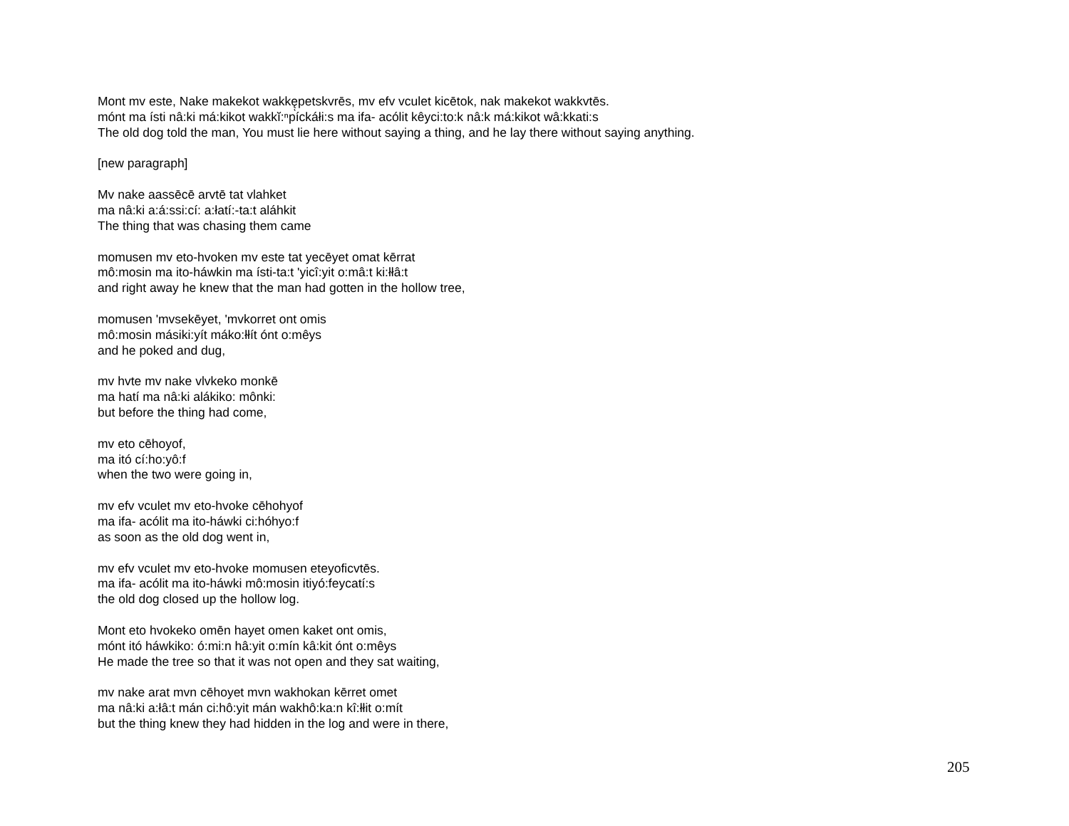Mont mv este, Nake makekot wakkęͅpetskvrēs, mv efv vculet kicētok, nak makekot wakkvtēs.
mónt ma ísti nâ:ki má:kikot wakkĭ:ⁿpíckáłi:s ma ifa- acólit kêyci:to:k nâ:k má:kikot wâ:kkati:s
The old dog told the man, You must lie here without saying a thing, and he lay there without saying anything.
[new paragraph]
Mv nake aassēcē arvtē tat vlahket
ma nâ:ki a:á:ssi:cí: a:łatí:-ta:t aláhkit
The thing that was chasing them came
momusen mv eto-hvoken mv este tat yecēyet omat kērrat
mô:mosin ma ito-háwkin ma ísti-ta:t 'yicî:yit o:mâ:t ki:łłâ:t
and right away he knew that the man had gotten in the hollow tree,
momusen 'mvsekēyet, 'mvkorret ont omis
mô:mosin másiki:yít máko:łłít ónt o:mêys
and he poked and dug,
mv hvte mv nake vlvkeko monkē
ma hatí ma nâ:ki alákiko: mônki:
but before the thing had come,
mv eto cēhoyof,
ma itó cí:ho:yô:f
when the two were going in,
mv efv vculet mv eto-hvoke cēhohyof
ma ifa- acólit ma ito-háwki ci:hóhyo:f
as soon as the old dog went in,
mv efv vculet mv eto-hvoke momusen eteyoficvtēs.
ma ifa- acólit ma ito-háwki mô:mosin itiyó:feycatí:s
the old dog closed up the hollow log.
Mont eto hvokeko omēn hayet omen kaket ont omis,
mónt itó háwkiko: ó:mi:n hâ:yit o:mín kâ:kit ónt o:mêys
He made the tree so that it was not open and they sat waiting,
mv nake arat mvn cēhoyet mvn wakhokan kērret omet
ma nâ:ki a:łâ:t mán ci:hô:yit mán wakhô:ka:n kî:łłit o:mít
but the thing knew they had hidden in the log and were in there,
205